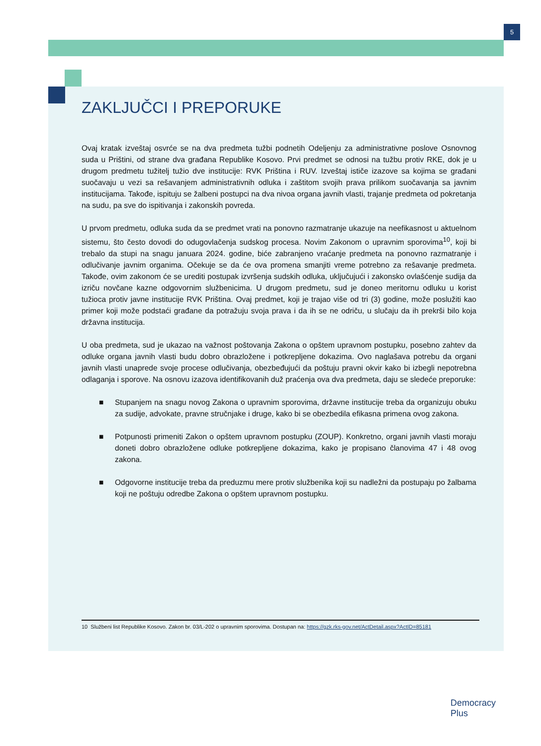5
ZAKLJUČCI I PREPORUKE
Ovaj kratak izveštaj osvrće se na dva predmeta tužbi podnetih Odeljenju za administrativne poslove Osnovnog suda u Prištini, od strane dva građana Republike Kosovo. Prvi predmet se odnosi na tužbu protiv RKE, dok je u drugom predmetu tužitelj tužio dve institucije: RVK Priština i RUV. Izveštaj ističe izazove sa kojima se građani suočavaju u vezi sa rešavanjem administrativnih odluka i zaštitom svojih prava prilikom suočavanja sa javnim institucijama. Takođe, ispituju se žalbeni postupci na dva nivoa organa javnih vlasti, trajanje predmeta od pokretanja na sudu, pa sve do ispitivanja i zakonskih povreda.
U prvom predmetu, odluka suda da se predmet vrati na ponovno razmatranje ukazuje na neefikasnost u aktuelnom sistemu, što često dovodi do odugovlačenja sudskog procesa. Novim Zakonom o upravnim sporovima<sup>10</sup>, koji bi trebalo da stupi na snagu januara 2024. godine, biće zabranjeno vraćanje predmeta na ponovno razmatranje i odlučivanje javnim organima. Očekuje se da će ova promena smanjiti vreme potrebno za rešavanje predmeta. Takođe, ovim zakonom će se urediti postupak izvršenja sudskih odluka, uključujući i zakonsko ovlašćenje sudija da izriču novčane kazne odgovornim službenicima. U drugom predmetu, sud je doneo meritornu odluku u korist tužioca protiv javne institucije RVK Priština. Ovaj predmet, koji je trajao više od tri (3) godine, može poslužiti kao primer koji može podstaći građane da potražuju svoja prava i da ih se ne odriču, u slučaju da ih prekrši bilo koja državna institucija.
U oba predmeta, sud je ukazao na važnost poštovanja Zakona o opštem upravnom postupku, posebno zahtev da odluke organa javnih vlasti budu dobro obrazložene i potkrepljene dokazima. Ovo naglašava potrebu da organi javnih vlasti unaprede svoje procese odlučivanja, obezbeđujući da poštuju pravni okvir kako bi izbegli nepotrebna odlaganja i sporove. Na osnovu izazova identifikovanih duž praćenja ova dva predmeta, daju se sledeće preporuke:
■ Stupanjem na snagu novog Zakona o upravnim sporovima, državne institucije treba da organizuju obuku za sudije, advokate, pravne stručnjake i druge, kako bi se obezbedila efikasna primena ovog zakona.
■ Potpunosti primeniti Zakon o opštem upravnom postupku (ZOUP). Konkretno, organi javnih vlasti moraju doneti dobro obrazložene odluke potkrepljene dokazima, kako je propisano članovima 47 i 48 ovog zakona.
■ Odgovorne institucije treba da preduzmu mere protiv službenika koji su nadležni da postupaju po žalbama koji ne poštuju odredbe Zakona o opštem upravnom postupku.
10 Službeni list Republike Kosovo. Zakon br. 03/L-202 o upravnim sporovima. Dostupan na: https://gzk.rks-gov.net/ActDetail.aspx?ActID=85181
Democracy
Plus